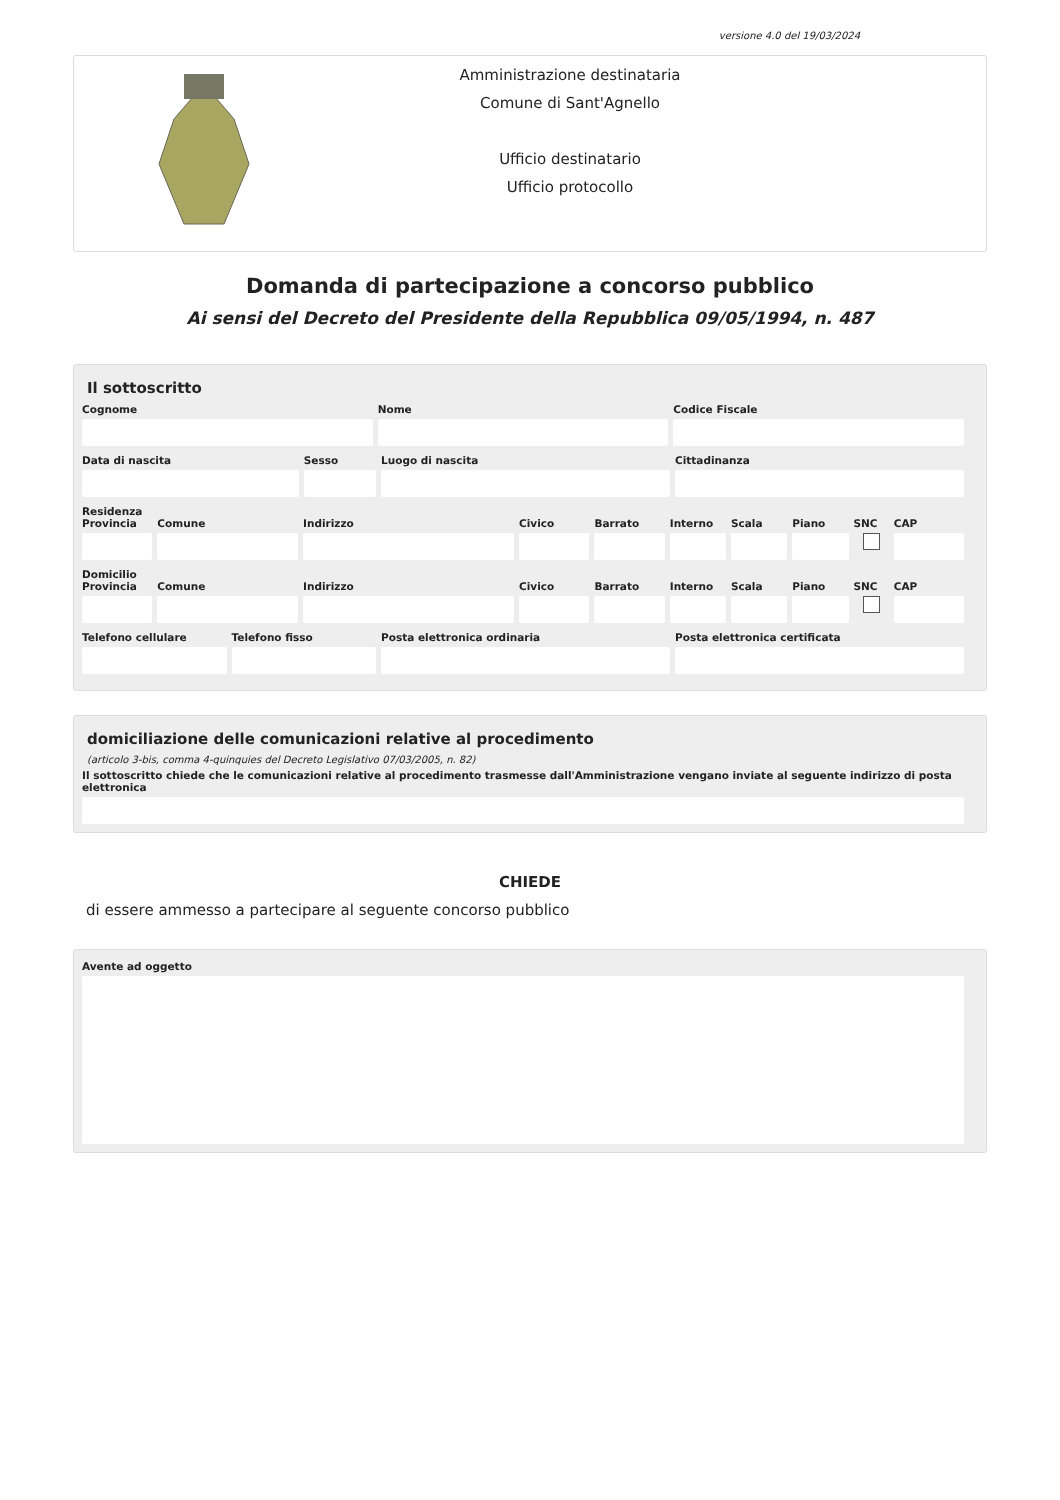versione 4.0 del 19/03/2024
Amministrazione destinataria
Comune di Sant'Agnello
Ufficio destinatario
Ufficio protocollo
Domanda di partecipazione a concorso pubblico
Ai sensi del Decreto del Presidente della Repubblica 09/05/1994, n. 487
Il sottoscritto
Cognome Nome Codice Fiscale
Data di nascita Sesso Luogo di nascita Cittadinanza
Residenza
Provincia Comune Indirizzo Civico Barrato Interno Scala Piano SNC CAP
Domicilio
Provincia Comune Indirizzo Civico Barrato Interno Scala Piano SNC CAP
Telefono cellulare Telefono fisso Posta elettronica ordinaria Posta elettronica certificata
domiciliazione delle comunicazioni relative al procedimento
(articolo 3-bis, comma 4-quinquies del Decreto Legislativo 07/03/2005, n. 82)
Il sottoscritto chiede che le comunicazioni relative al procedimento trasmesse dall'Amministrazione vengano inviate al seguente indirizzo di posta elettronica
CHIEDE
di essere ammesso a partecipare al seguente concorso pubblico
Avente ad oggetto